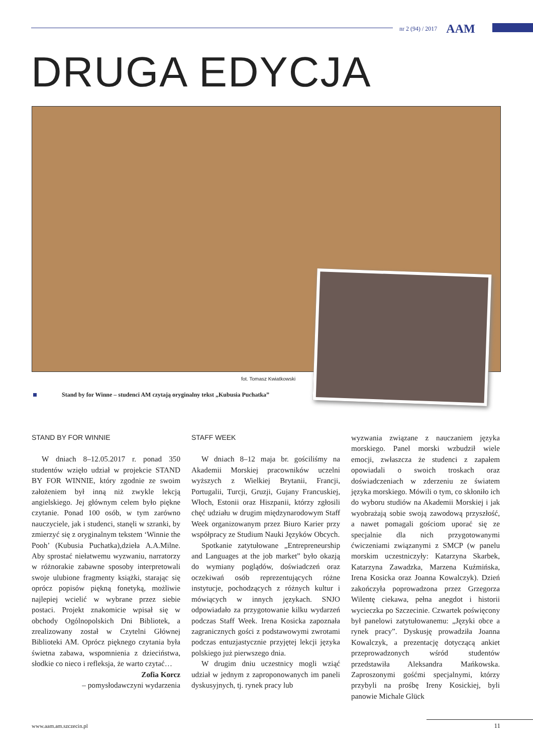nr 2 (94) / 2017 AAM
DRUGA EDYCJA
fot. Tomasz Kwiatkowski
Stand by for Winne – studenci AM czytają oryginalny tekst „Kubusia Puchatka”
STAND BY FOR WINNIE
W dniach 8–12.05.2017 r. ponad 350 studentów wzięło udział w projekcie STAND BY FOR WINNIE, który zgodnie ze swoim założeniem był inną niż zwykle lekcją angielskiego. Jej głównym celem było piękne czytanie. Ponad 100 osób, w tym zarówno nauczyciele, jak i studenci, stanęli w szranki, by zmierzyć się z oryginalnym tekstem ‘Winnie the Pooh’ (Kubusia Puchatka),dzieła A.A.Milne. Aby sprostać niełatwemu wyzwaniu, narratorzy w różnorakie zabawne sposoby interpretowali swoje ulubione fragmenty książki, starając się oprócz popisów piękną fonetyką, możliwie najlepiej wcielić w wybrane przez siebie postaci. Projekt znakomicie wpisał się w obchody Ogólnopolskich Dni Bibliotek, a zrealizowany został w Czytelni Głównej Biblioteki AM. Oprócz pięknego czytania była świetna zabawa, wspomnienia z dzieciństwa, słodkie co nieco i refleksja, że warto czytać…
Zofia Korcz
– pomysłodawczyni wydarzenia
STAFF WEEK
W dniach 8–12 maja br. gościliśmy na Akademii Morskiej pracowników uczelni wyższych z Wielkiej Brytanii, Francji, Portugalii, Turcji, Gruzji, Gujany Francuskiej, Włoch, Estonii oraz Hiszpanii, którzy zgłosili chęć udziału w drugim międzynarodowym Staff Week organizowanym przez Biuro Karier przy współpracy ze Studium Nauki Języków Obcych.
Spotkanie zatytułowane „Entrepreneurship and Languages at the job market” było okazją do wymiany poglądów, doświadczeń oraz oczekiwań osób reprezentujących różne instytucje, pochodzących z różnych kultur i mówiących w innych językach. SNJO odpowiadało za przygotowanie kilku wydarzeń podczas Staff Week. Irena Kosicka zapoznała zagranicznych gości z podstawowymi zwrotami podczas entuzjastycznie przyjętej lekcji języka polskiego już pierwszego dnia.
W drugim dniu uczestnicy mogli wziąć udział w jednym z zaproponowanych im paneli dyskusyjnych, tj. rynek pracy lub
wyzwania związane z nauczaniem języka morskiego. Panel morski wzbudził wiele emocji, zwłaszcza że studenci z zapałem opowiadali o swoich troskach oraz doświadczeniach w zderzeniu ze światem języka morskiego. Mówili o tym, co skłoniło ich do wyboru studiów na Akademii Morskiej i jak wyobrażają sobie swoją zawodową przyszłość, a nawet pomagali gościom uporać się ze specjalnie dla nich przygotowanymi ćwiczeniami związanymi z SMCP (w panelu morskim uczestniczyły: Katarzyna Skarbek, Katarzyna Zawadzka, Marzena Kuźmińska, Irena Kosicka oraz Joanna Kowalczyk). Dzień zakończyła poprowadzona przez Grzegorza Wilentę ciekawa, pełna anegdot i historii wycieczka po Szczecinie. Czwartek poświęcony był panelowi zatytułowanemu: „Języki obce a rynek pracy”. Dyskusję prowadziła Joanna Kowalczyk, a prezentację dotyczącą ankiet przeprowadzonych wśród studentów przedstawiła Aleksandra Mańkowska. Zaproszonymi gośćmi specjalnymi, którzy przybyli na prośbę Ireny Kosickiej, byli panowie Michale Glück
www.aam.am.szczecin.pl 11